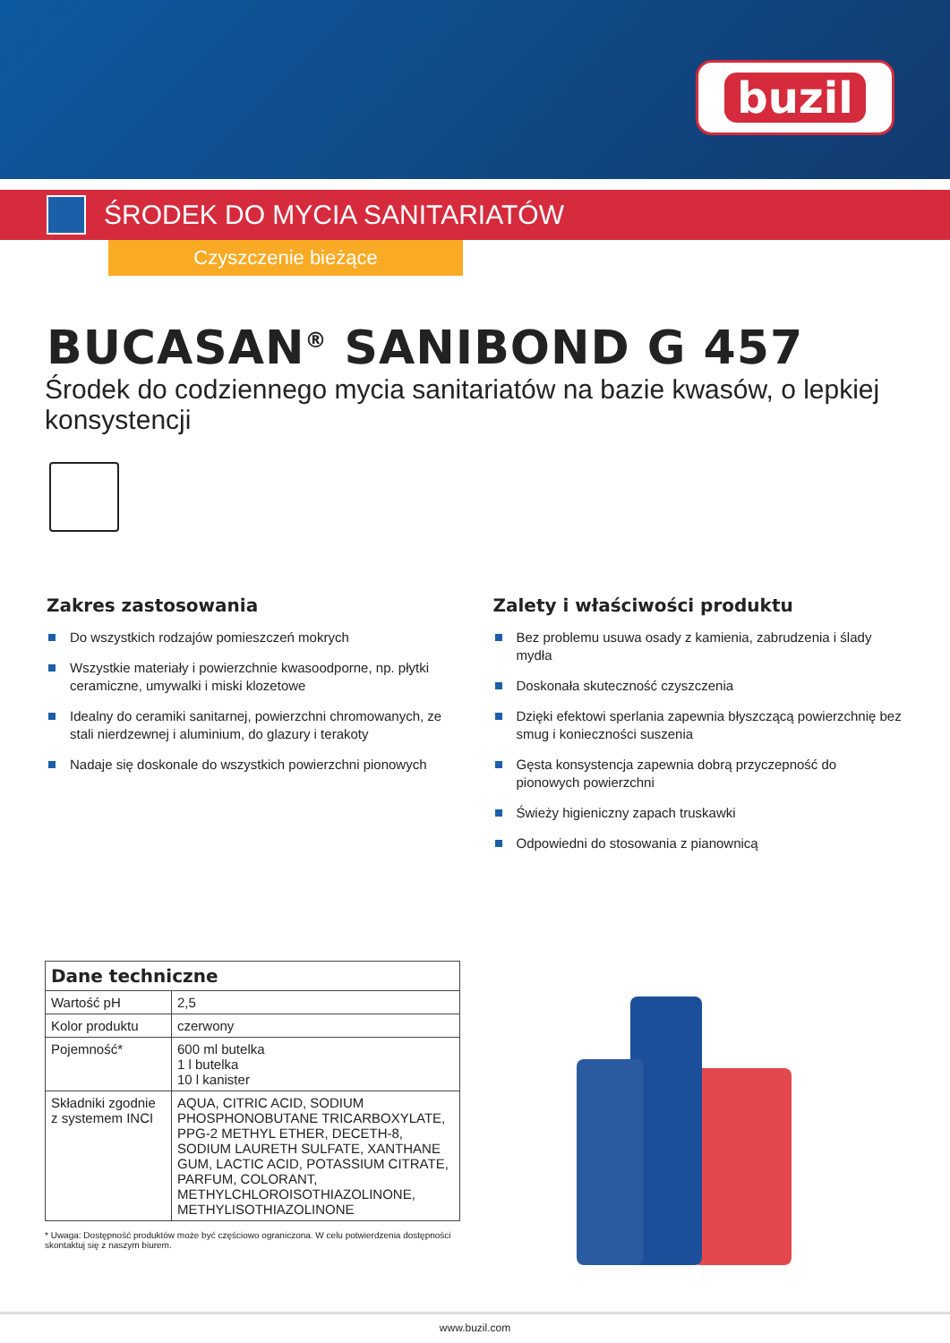buzil
ŚRODEK DO MYCIA SANITARIATÓW
Czyszczenie bieżące
BUCASAN<sup>®</sup> SANIBOND G 457
Środek do codziennego mycia sanitariatów na bazie kwasów, o lepkiej konsystencji
Zakres zastosowania
Do wszystkich rodzajów pomieszczeń mokrych
Wszystkie materiały i powierzchnie kwasoodporne, np. płytki ceramiczne, umywalki i miski klozetowe
Idealny do ceramiki sanitarnej, powierzchni chromowanych, ze stali nierd­zewnej i aluminium, do glazury i terakoty
Nadaje się doskonale do wszystkich powierzchni pionowych
Zalety i właściwości produktu
Bez problemu usuwa osady z kamienia, zabrudzenia i ślady mydła
Doskonała skuteczność czyszczenia
Dzięki efektowi sperlania zapewnia błyszczącą powierzchnię bez smug i konieczności suszenia
Gęsta konsystencja zapewnia dobrą przyczepność do pionowych powierzchni
Świeży higieniczny zapach truskawki
Odpowiedni do stosowania z pianownicą
| Dane techniczne | |
| --- | --- |
| Wartość pH | 2,5 |
| Kolor produktu | czerwony |
| Pojemność* | 600 ml butelka 1 l butelka 10 l kanister |
| Składniki zgodnie z systemem INCI | AQUA, CITRIC ACID, SODIUM PHOSPHONO­BUTANE TRICARBOXYLATE, PPG-2 METHYL ETHER, DECETH-8, SODIUM LAURETH SULFATE, XANTHANE GUM, LACTIC ACID, POTASSIUM CITRATE, PARFUM, COLO­RANT, METHYLCHLOROISOTHIAZOLINONE, METHYLISOTHIAZOLINONE |
* Uwaga: Dostępność produktów może być częściowo ograniczona. W celu potwierdzenia dostępności skontaktuj się z naszym biurem.
www.buzil.com